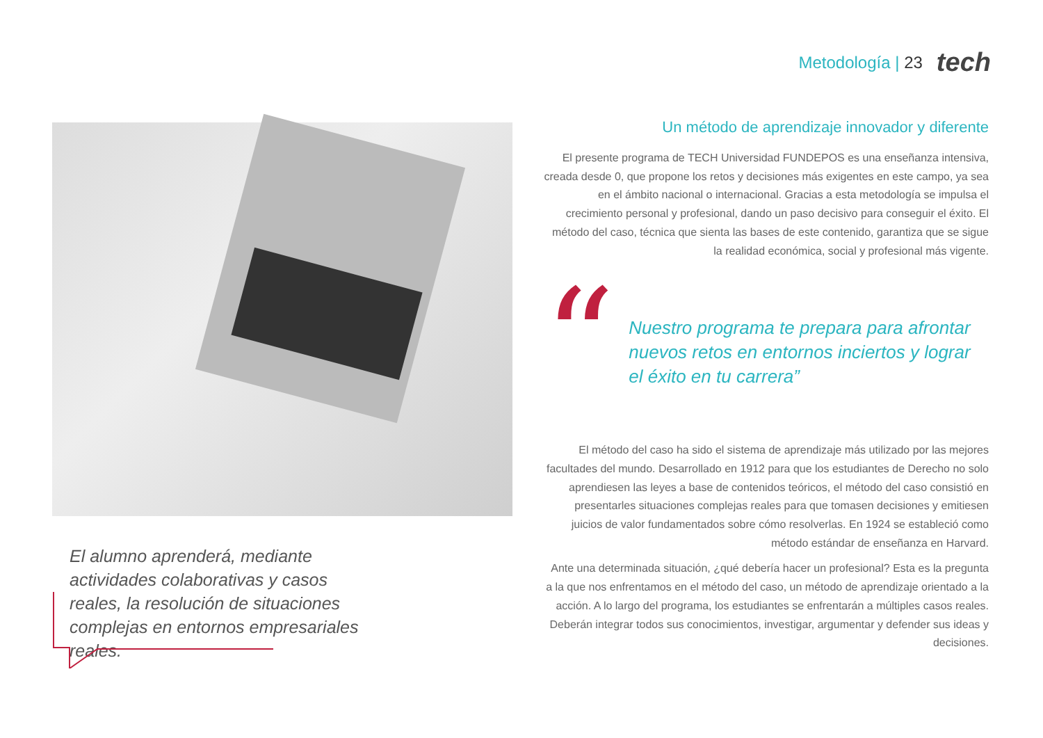Metodología | 23 tech
El alumno aprenderá, mediante actividades colaborativas y casos reales, la resolución de situaciones complejas en entornos empresariales reales.
Un método de aprendizaje innovador y diferente
El presente programa de TECH Universidad FUNDEPOS es una enseñanza intensiva, creada desde 0, que propone los retos y decisiones más exigentes en este campo, ya sea en el ámbito nacional o internacional. Gracias a esta metodología se impulsa el crecimiento personal y profesional, dando un paso decisivo para conseguir el éxito. El método del caso, técnica que sienta las bases de este contenido, garantiza que se sigue la realidad económica, social y profesional más vigente.
“
Nuestro programa te prepara para afrontar nuevos retos en entornos inciertos y lograr el éxito en tu carrera”
El método del caso ha sido el sistema de aprendizaje más utilizado por las mejores facultades del mundo. Desarrollado en 1912 para que los estudiantes de Derecho no solo aprendiesen las leyes a base de contenidos teóricos, el método del caso consistió en presentarles situaciones complejas reales para que tomasen decisiones y emitiesen juicios de valor fundamentados sobre cómo resolverlas. En 1924 se estableció como método estándar de enseñanza en Harvard.
Ante una determinada situación, ¿qué debería hacer un profesional? Esta es la pregunta a la que nos enfrentamos en el método del caso, un método de aprendizaje orientado a la acción. A lo largo del programa, los estudiantes se enfrentarán a múltiples casos reales. Deberán integrar todos sus conocimientos, investigar, argumentar y defender sus ideas y decisiones.